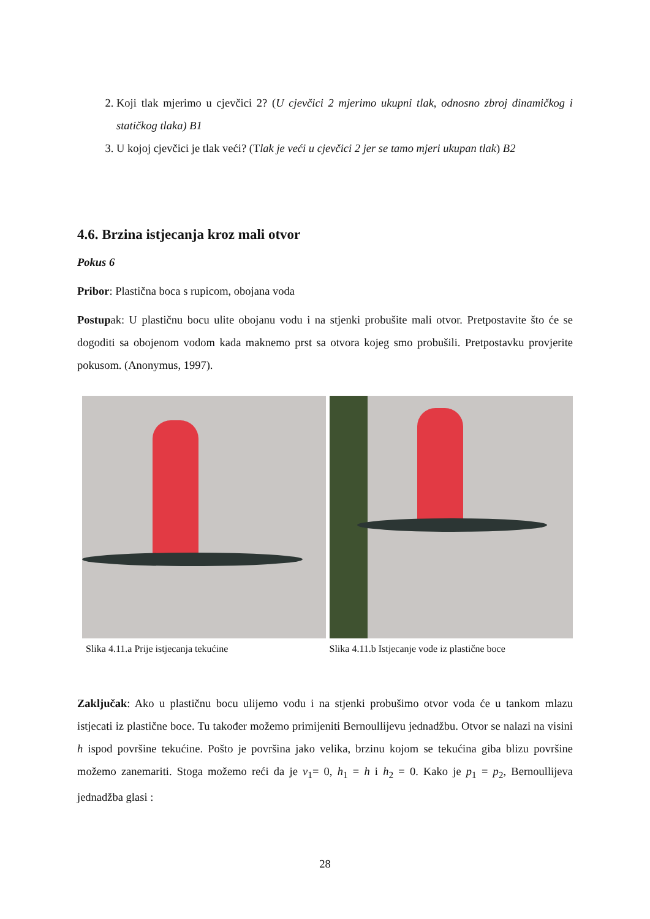2. Koji tlak mjerimo u cjevčici 2? (U cjevčici 2 mjerimo ukupni tlak, odnosno zbroj dinamičkog i statičkog tlaka) B1
3. U kojoj cjevčici je tlak veći? (Tlak je veći u cjevčici 2 jer se tamo mjeri ukupan tlak) B2
4.6. Brzina istjecanja kroz mali otvor
Pokus 6
Pribor: Plastična boca s rupicom, obojana voda
Postupak: U plastičnu bocu ulite obojanu vodu i na stjenki probušite mali otvor. Pretpostavite što će se dogoditi sa obojenom vodom kada maknemo prst sa otvora kojeg smo probušili. Pretpostavku provjerite pokusom. (Anonymus, 1997).
Slika 4.11.a Prije istjecanja tekućine Slika 4.11.b Istjecanje vode iz plastične boce
Zaključak: Ako u plastičnu bocu ulijemo vodu i na stjenki probušimo otvor voda će u tankom mlazu istjecati iz plastične boce. Tu također možemo primijeniti Bernoullijevu jednadžbu. Otvor se nalazi na visini h ispod površine tekućine. Pošto je površina jako velika, brzinu kojom se tekućina giba blizu površine možemo zanemariti. Stoga možemo reći da je v<sub>1</sub>= 0, h<sub>1</sub> = h i h<sub>2</sub> = 0. Kako je p<sub>1</sub> = p<sub>2</sub>, Bernoullijeva jednadžba glasi :
28